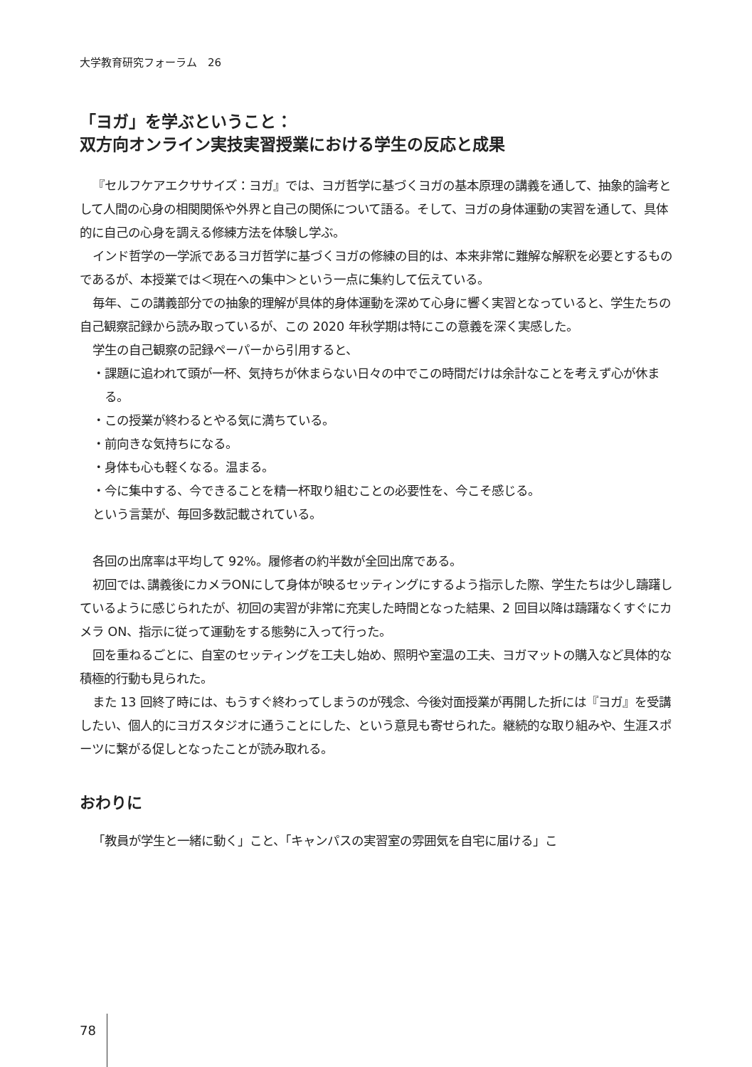大学教育研究フォーラム　26
「ヨガ」を学ぶということ：
双方向オンライン実技実習授業における学生の反応と成果
『セルフケアエクササイズ：ヨガ』では、ヨガ哲学に基づくヨガの基本原理の講義を通して、抽象的論考として人間の心身の相関関係や外界と自己の関係について語る。そして、ヨガの身体運動の実習を通して、具体的に自己の心身を調える修練方法を体験し学ぶ。
インド哲学の一学派であるヨガ哲学に基づくヨガの修練の目的は、本来非常に難解な解釈を必要とするものであるが、本授業では＜現在への集中＞という一点に集約して伝えている。
毎年、この講義部分での抽象的理解が具体的身体運動を深めて心身に響く実習となっていると、学生たちの自己観察記録から読み取っているが、この 2020 年秋学期は特にこの意義を深く実感した。
学生の自己観察の記録ペーパーから引用すると、
・課題に追われて頭が一杯、気持ちが休まらない日々の中でこの時間だけは余計なことを考えず心が休まる。
・この授業が終わるとやる気に満ちている。
・前向きな気持ちになる。
・身体も心も軽くなる。温まる。
・今に集中する、今できることを精一杯取り組むことの必要性を、今こそ感じる。
という言葉が、毎回多数記載されている。
各回の出席率は平均して 92%。履修者の約半数が全回出席である。
初回では､講義後にカメラONにして身体が映るセッティングにするよう指示した際、学生たちは少し躊躇しているように感じられたが、初回の実習が非常に充実した時間となった結果、2 回目以降は躊躇なくすぐにカメラ ON、指示に従って運動をする態勢に入って行った。
回を重ねるごとに、自室のセッティングを工夫し始め、照明や室温の工夫、ヨガマットの購入など具体的な積極的行動も見られた。
また 13 回終了時には、もうすぐ終わってしまうのが残念、今後対面授業が再開した折には『ヨガ』を受講したい、個人的にヨガスタジオに通うことにした、という意見も寄せられた。継続的な取り組みや、生涯スポーツに繋がる促しとなったことが読み取れる。
おわりに
「教員が学生と一緒に動く」こと、「キャンパスの実習室の雰囲気を自宅に届ける」こ
78